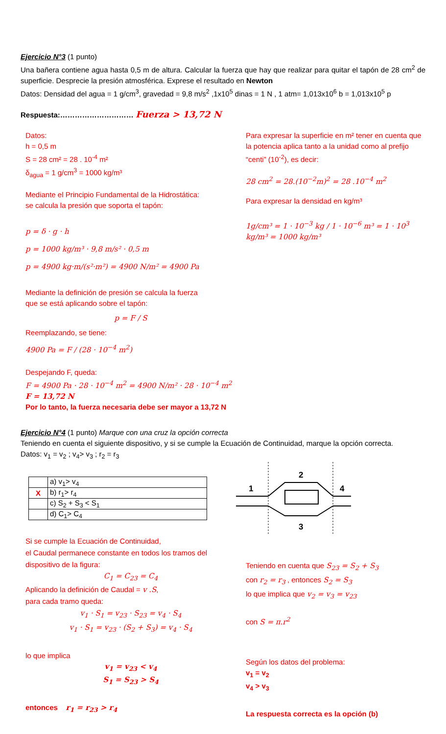Ejercicio N°3 (1 punto)
Una bañera contiene agua hasta 0,5 m de altura. Calcular la fuerza que hay que realizar para quitar el tapón de 28 cm<sup>2</sup> de superficie. Desprecie la presión atmosférica. Exprese el resultado en Newton
Datos: Densidad del agua = 1 g/cm<sup>3</sup>, gravedad = 9,8 m/s<sup>2</sup> ,1x10<sup>5</sup> dinas = 1 N , 1 atm= 1,013x10<sup>6</sup> b = 1,013x10<sup>5</sup> p
Respuesta:………………………… Fuerza > 13,72 N
Datos:
h = 0,5 m
S = 28 cm² = 28 . 10<sup>-4</sup> m²
δ<sub>agua</sub> = 1 g/cm<sup>3</sup> = 1000 kg/m³
Mediante el Principio Fundamental de la Hidrostática:
se calcula la presión que soporta el tapón:
p = δ · g · h
p = 1000 kg/m³ · 9,8 m/s² · 0,5 m
p = 4900 kg·m/(s²·m²) = 4900 N/m² = 4900 Pa
Mediante la definición de presión se calcula la fuerza
que se está aplicando sobre el tapón:
p = F / S
Reemplazando, se tiene:
4900 Pa = F / (28 · 10<sup>−4</sup> m<sup>2</sup>)
Despejando F, queda:
F = 4900 Pa · 28 · 10<sup>−4</sup> m<sup>2</sup> = 4900 N/m² · 28 · 10<sup>−4</sup> m<sup>2</sup>
F = 13,72 N
Por lo tanto, la fuerza necesaria debe ser mayor a 13,72 N
Para expresar la superficie en m² tener en cuenta que la potencia aplica tanto a la unidad como al prefijo “centi” (10<sup>-2</sup>), es decir:
28 cm<sup>2</sup> = 28.(10<sup>−2</sup>m)<sup>2</sup> = 28 .10<sup>−4</sup> m<sup>2</sup>
Para expresar la densidad en kg/m³
1g/cm³ = 1 · 10<sup>−3</sup> kg / 1 · 10<sup>−6</sup> m³ = 1 · 10<sup>3</sup> kg/m³ = 1000 kg/m³
Ejercicio N°4 (1 punto) Marque con una cruz la opción correcta
Teniendo en cuenta el siguiente dispositivo, y si se cumple la Ecuación de Continuidad, marque la opción correcta.
Datos: v<sub>1</sub> = v<sub>2</sub> ; v<sub>4</sub>> v<sub>3</sub> ; r<sub>2</sub> = r<sub>3</sub>
| | a) v<sub>1</sub>> v<sub>4</sub> |
| X | b) r<sub>1</sub>> r<sub>4</sub> |
| | c) S<sub>2</sub> + S<sub>3</sub> < S<sub>1</sub> |
| | d) C<sub>1</sub>> C<sub>4</sub> |
1
2
3
4
Si se cumple la Ecuación de Continuidad,
el Caudal permanece constante en todos los tramos del
dispositivo de la figura:
C<sub>1</sub> = C<sub>23</sub> = C<sub>4</sub>
Aplicando la definición de Caudal = v .S,
para cada tramo queda:
v<sub>1</sub> · S<sub>1</sub> = v<sub>23</sub> · S<sub>23</sub> = v<sub>4</sub> · S<sub>4</sub>
v<sub>1</sub> · S<sub>1</sub> = v<sub>23</sub> · (S<sub>2</sub> + S<sub>3</sub>) = v<sub>4</sub> · S<sub>4</sub>
lo que implica
v<sub>1</sub> = v<sub>23</sub> < v<sub>4</sub>
S<sub>1</sub> = S<sub>23</sub> > S<sub>4</sub>
entonces r<sub>1</sub> = r<sub>23</sub> > r<sub>4</sub>
Teniendo en cuenta que S<sub>23</sub> = S<sub>2</sub> + S<sub>3</sub>
con r<sub>2</sub> = r<sub>3</sub> , entonces S<sub>2</sub> = S<sub>3</sub>
lo que implica que v<sub>2</sub> = v<sub>3</sub> = v<sub>23</sub>
con S = π.r<sup>2</sup>
Según los datos del problema:
v<sub>1</sub> = v<sub>2</sub>
v<sub>4</sub> > v<sub>3</sub>
La respuesta correcta es la opción (b)